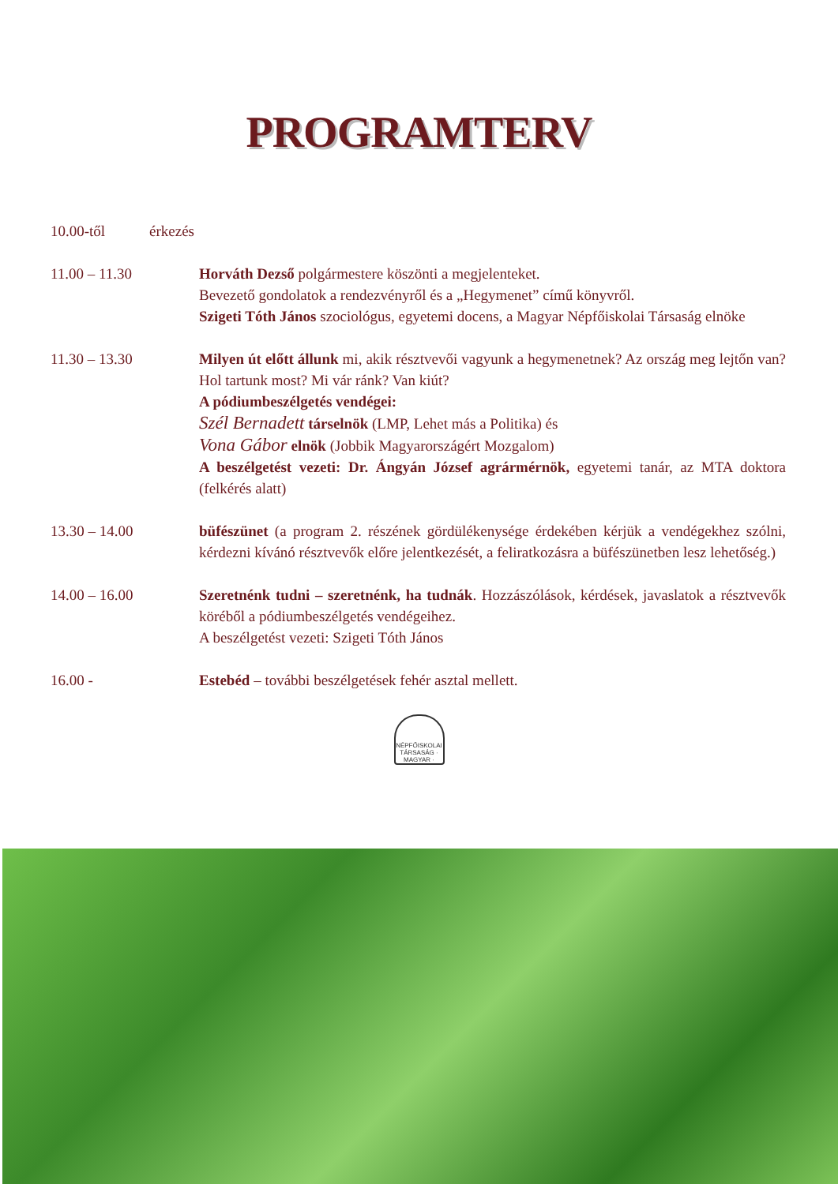PROGRAMTERV
10.00-től érkezés
11.00 – 11.30 Horváth Dezső polgármestere köszönti a megjelenteket.
Bevezető gondolatok a rendezvényről és a „Hegymenet” című könyvről.
Szigeti Tóth János szociológus, egyetemi docens, a Magyar Népfőiskolai Társaság elnöke
11.30 – 13.30 Milyen út előtt állunk mi, akik résztvevői vagyunk a hegymenetnek? Az ország meg lejtőn van? Hol tartunk most? Mi vár ránk? Van kiút?
A pódiumbeszélgetés vendégei:
Szél Bernadett társelnök (LMP, Lehet más a Politika) és
Vona Gábor elnök (Jobbik Magyarországért Mozgalom)
A beszélgetést vezeti: Dr. Ángyán József agrármérnök, egyetemi tanár, az MTA doktora (felkérés alatt)
13.30 – 14.00 büfészünet (a program 2. részének gördülékenysége érdekében kérjük a vendégekhez szólni, kérdezni kívánó résztvevők előre jelentkezését, a feliratkozásra a büfészünetben lesz lehetőség.)
14.00 – 16.00 Szeretnénk tudni – szeretnénk, ha tudnák. Hozzászólások, kérdések, javaslatok a résztvevők köréből a pódiumbeszélgetés vendégeihez.
A beszélgetést vezeti: Szigeti Tóth János
16.00 - Estebéd – további beszélgetések fehér asztal mellett.
NÉPFŐISKOLAI TÁRSASÁG · MAGYAR ·